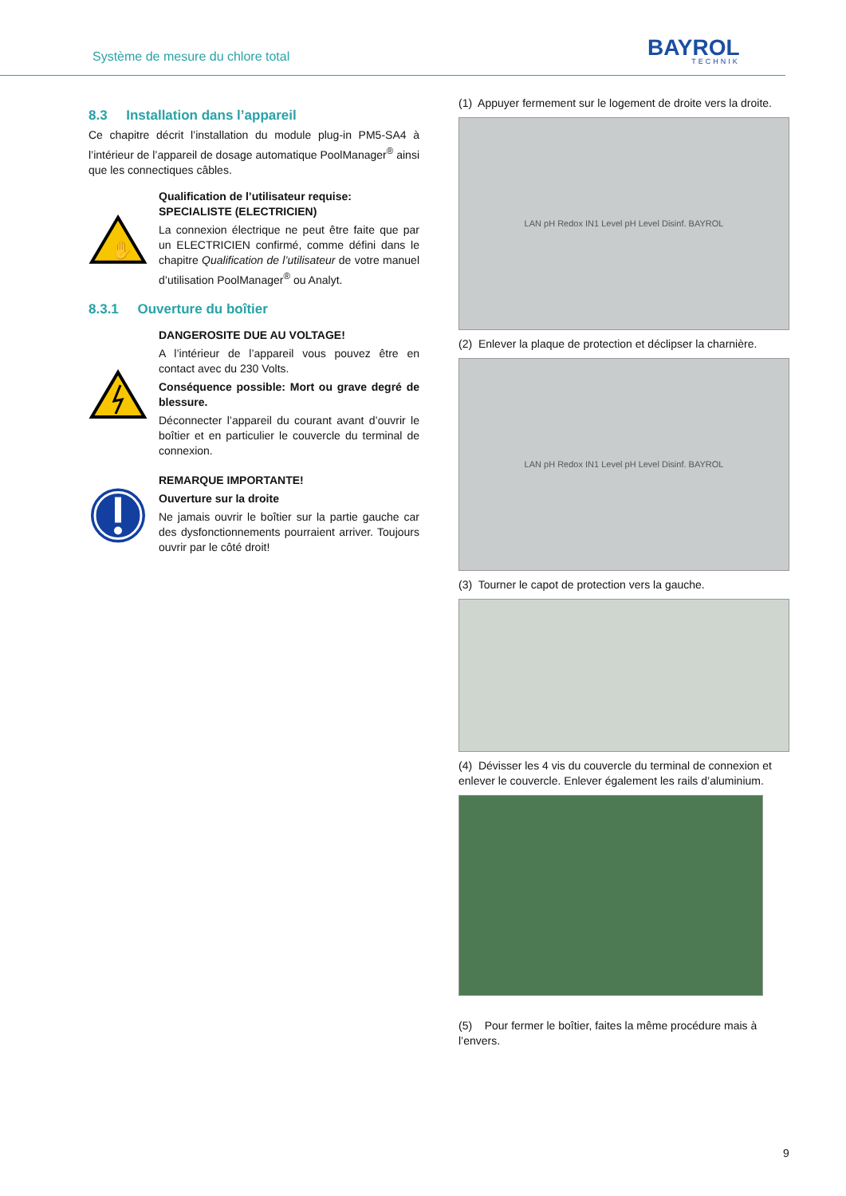Système de mesure du chlore total
BAYROL
TECHNIK
8.3 Installation dans l’appareil
Ce chapitre décrit l’installation du module plug-in PM5-SA4 à l’intérieur de l’appareil de dosage automatique PoolManager<sup>®</sup> ainsi que les connectiques câbles.
✋
Qualification de l’utilisateur requise:
SPECIALISTE (ELECTRICIEN)
La connexion électrique ne peut être faite que par un ELECTRICIEN confirmé, comme défini dans le chapitre Qualification de l’utilisateur de votre manuel d’utilisation PoolManager<sup>®</sup> ou Analyt.
8.3.1 Ouverture du boîtier
DANGEROSITE DUE AU VOLTAGE!
A l’intérieur de l’appareil vous pouvez être en contact avec du 230 Volts.
Conséquence possible: Mort ou grave degré de blessure.
Déconnecter l’appareil du courant avant d’ouvrir le boîtier et en particulier le couvercle du terminal de connexion.
REMARQUE IMPORTANTE!
Ouverture sur la droite
Ne jamais ouvrir le boîtier sur la partie gauche car des dysfonctionnements pourraient arriver. Toujours ouvrir par le côté droit!
(1) Appuyer fermement sur le logement de droite vers la droite.
LAN pH Redox IN1 Level pH Level Disinf. BAYROL
(2) Enlever la plaque de protection et déclipser la charnière.
LAN pH Redox IN1 Level pH Level Disinf. BAYROL
(3) Tourner le capot de protection vers la gauche.
(4) Dévisser les 4 vis du couvercle du terminal de connexion et enlever le couvercle. Enlever également les rails d’aluminium.
(5) Pour fermer le boîtier, faites la même procédure mais à l’envers.
9